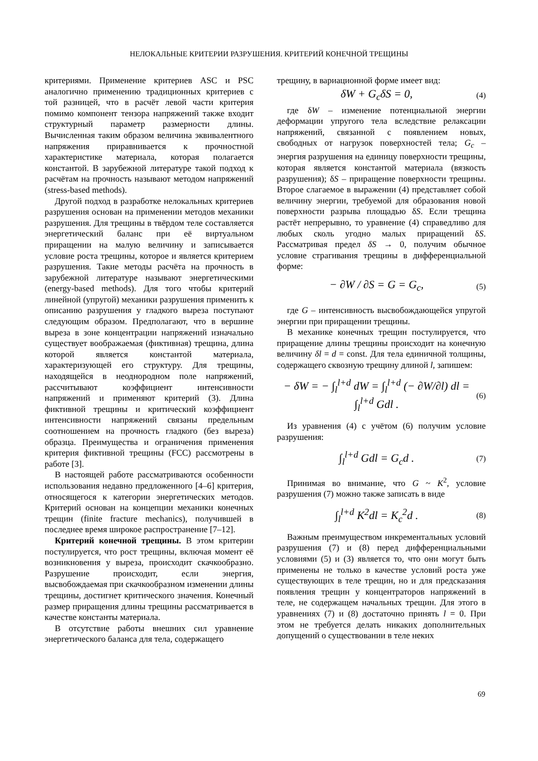НЕЛОКАЛЬНЫЕ КРИТЕРИИ РАЗРУШЕНИЯ. КРИТЕРИЙ КОНЕЧНОЙ ТРЕЩИНЫ
критериями. Применение критериев ASC и PSC аналогично применению традиционных критериев с той разницей, что в расчёт левой части критерия помимо компонент тензора напряжений также входит структурный параметр размерности длины. Вычисленная таким образом величина эквивалентного напряжения приравнивается к прочностной характеристике материала, которая полагается константой. В зарубежной литературе такой подход к расчётам на прочность называют методом напряжений (stress-based methods).
Другой подход в разработке нелокальных критериев разрушения основан на применении методов механики разрушения. Для трещины в твёрдом теле составляется энергетический баланс при её виртуальном приращении на малую величину и записывается условие роста трещины, которое и является критерием разрушения. Такие методы расчёта на прочность в зарубежной литературе называют энергетическими (energy-based methods). Для того чтобы критерий линейной (упругой) механики разрушения применить к описанию разрушения у гладкого выреза поступают следующим образом. Предполагают, что в вершине выреза в зоне концентрации напряжений изначально существует воображаемая (фиктивная) трещина, длина которой является константой материала, характеризующей его структуру. Для трещины, находящейся в неоднородном поле напряжений, рассчитывают коэффициент интенсивности напряжений и применяют критерий (3). Длина фиктивной трещины и критический коэффициент интенсивности напряжений связаны предельным соотношением на прочность гладкого (без выреза) образца. Преимущества и ограничения применения критерия фиктивной трещины (FCC) рассмотрены в работе [3].
В настоящей работе рассматриваются особенности использования недавно предложенного [4–6] критерия, относящегося к категории энергетических методов. Критерий основан на концепции механики конечных трещин (finite fracture mechanics), получившей в последнее время широкое распространение [7–12].
Критерий конечной трещины. В этом критерии постулируется, что рост трещины, включая момент её возникновения у выреза, происходит скачкообразно. Разрушение происходит, если энергия, высвобождаемая при скачкообразном изменении длины трещины, достигнет критического значения. Конечный размер приращения длины трещины рассматривается в качестве константы материала.
В отсутствие работы внешних сил уравнение энергетического баланса для тела, содержащего
трещину, в вариационной форме имеет вид:
δW + G<sub>c</sub>δS = 0, (4)
где δW – изменение потенциальной энергии деформации упругого тела вследствие релаксации напряжений, связанной с появлением новых, свободных от нагрузок поверхностей тела; G<sub>c</sub> – энергия разрушения на единицу поверхности трещины, которая является константой материала (вязкость разрушения); δS – приращение поверхности трещины. Второе слагаемое в выражении (4) представляет собой величину энергии, требуемой для образования новой поверхности разрыва площадью δS. Если трещина растёт непрерывно, то уравнение (4) справедливо для любых сколь угодно малых приращений δS. Рассматривая предел δS → 0, получим обычное условие страгивания трещины в дифференциальной форме:
− ∂W / ∂S = G = G<sub>c</sub>, (5)
где G – интенсивность высвобождающейся упругой энергии при приращении трещины.
В механике конечных трещин постулируется, что приращение длины трещины происходит на конечную величину δl = d = const. Для тела единичной толщины, содержащего сквозную трещину длиной l, запишем:
− δW = − ∫<sub>l</sub><sup>l+d</sup> dW = ∫<sub>l</sub><sup>l+d</sup> (− ∂W/∂l) dl = ∫<sub>l</sub><sup>l+d</sup> Gdl . (6)
Из уравнения (4) с учётом (6) получим условие разрушения:
∫<sub>l</sub><sup>l+d</sup> Gdl = G<sub>c</sub>d . (7)
Принимая во внимание, что G ~ K<sup>2</sup>, условие разрушения (7) можно также записать в виде
∫<sub>l</sub><sup>l+d</sup> K<sup>2</sup>dl = K<sub>c</sub><sup>2</sup>d . (8)
Важным преимуществом инкрементальных условий разрушения (7) и (8) перед дифференциальными условиями (5) и (3) является то, что они могут быть применены не только в качестве условий роста уже существующих в теле трещин, но и для предсказания появления трещин у концентраторов напряжений в теле, не содержащем начальных трещин. Для этого в уравнениях (7) и (8) достаточно принять l = 0. При этом не требуется делать никаких дополнительных допущений о существовании в теле неких
69